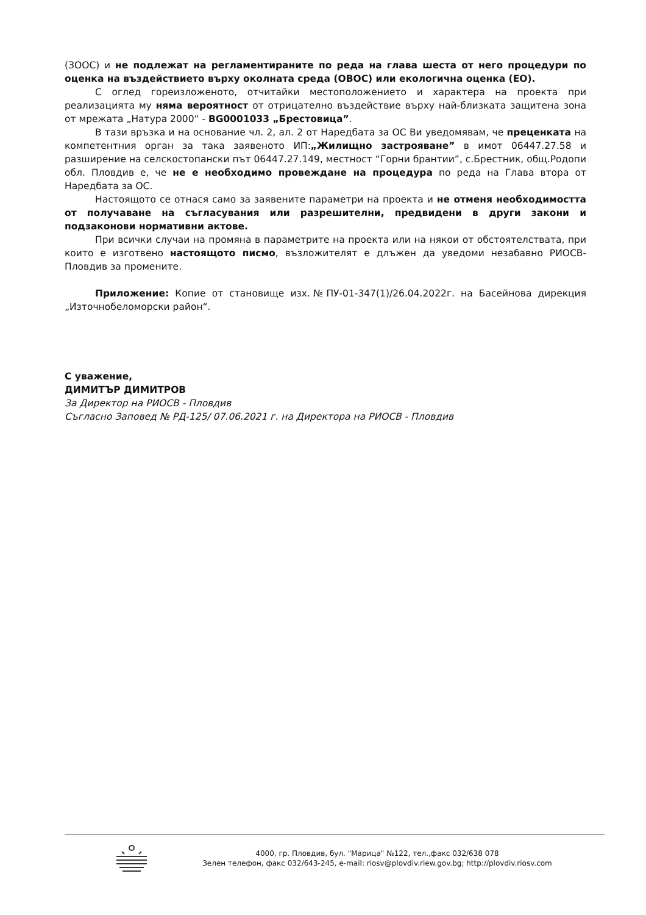(ЗООС) и не подлежат на регламентираните по реда на глава шеста от него процедури по оценка на въздействието върху околната среда (ОВОС) или екологична оценка (ЕО).
С оглед гореизложеното, отчитайки местоположението и характера на проекта при реализацията му няма вероятност от отрицателно въздействие върху най-близката защитена зона от мрежата „Натура 2000“ - BG0001033 „Брестовица”.
В тази връзка и на основание чл. 2, ал. 2 от Наредбата за ОС Ви уведомявам, че преценката на компетентния орган за така заявеното ИП:„Жилищно застрояване” в имот 06447.27.58 и разширение на селскостопански път 06447.27.149, местност “Горни брантии”, с.Брестник, общ.Родопи обл. Пловдив е, че не е необходимо провеждане на процедура по реда на Глава втора от Наредбата за ОС.
Настоящото се отнася само за заявените параметри на проекта и не отменя необходимостта от получаване на съгласувания или разрешителни, предвидени в други закони и подзаконови нормативни актове.
При всички случаи на промяна в параметрите на проекта или на някои от обстоятелствата, при които е изготвено настоящото писмо, възложителят е длъжен да уведоми незабавно РИОСВ-Пловдив за промените.
Приложение: Копие от становище изх.№ПУ-01-347(1)/26.04.2022г. на Басейнова дирекция „Източнобеломорски район“.
С уважение,
ДИМИТЪР ДИМИТРОВ
За Директор на РИОСВ - Пловдив
Съгласно Заповед № РД-125/ 07.06.2021 г. на Директора на РИОСВ - Пловдив
4000, гр. Пловдив, бул. "Марица" №122, тел.,факс 032/638 078
Зелен телефон, факс 032/643-245, e-mail: riosv@plovdiv.riew.gov.bg; http://plovdiv.riosv.com